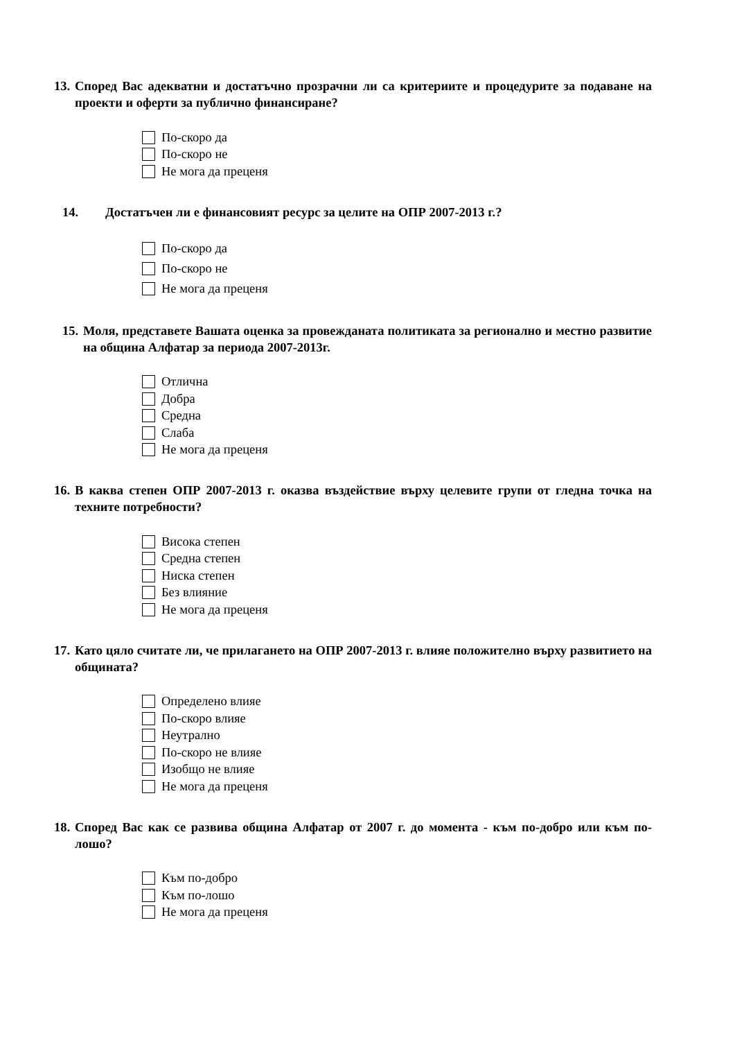13. Според Вас адекватни и достатъчно прозрачни ли са критериите и процедурите за подаване на проекти и оферти за публично финансиране?
По-скоро да
По-скоро не
Не мога да преценя
14. Достатъчен ли е финансовият ресурс за целите на ОПР 2007-2013 г.?
По-скоро да
По-скоро не
Не мога да преценя
15. Моля, представете Вашата оценка за провежданата политиката за регионално и местно развитие на община Алфатар за периода 2007-2013г.
Отлична
Добра
Средна
Слаба
Не мога да преценя
16. В каква степен ОПР 2007-2013 г. оказва въздействие върху целевите групи от гледна точка на техните потребности?
Висока степен
Средна степен
Ниска степен
Без влияние
Не мога да преценя
17. Като цяло считате ли, че прилагането на ОПР 2007-2013 г. влияе положително върху развитието на общината?
Определено влияе
По-скоро влияе
Неутрално
По-скоро не влияе
Изобщо не влияе
Не мога да преценя
18. Според Вас как се развива община Алфатар от 2007 г. до момента - към по-добро или към по-лошо?
Към по-добро
Към по-лошо
Не мога да преценя